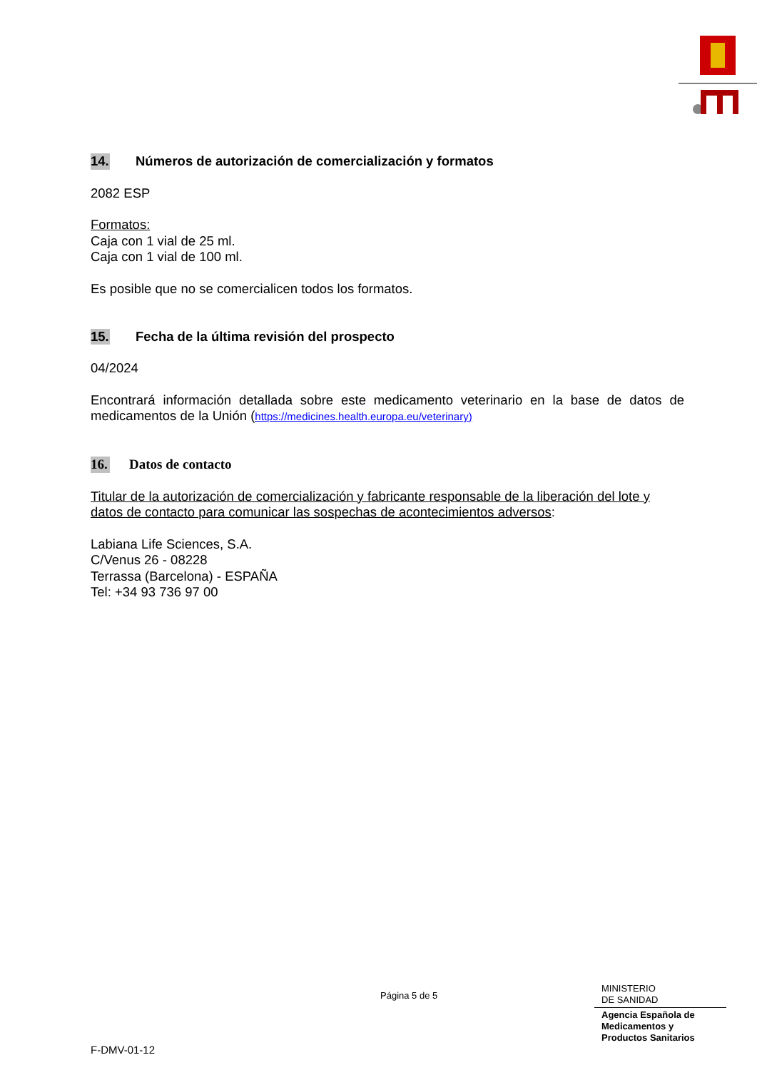14. Números de autorización de comercialización y formatos
2082 ESP
Formatos:
Caja con 1 vial de 25 ml.
Caja con 1 vial de 100 ml.
Es posible que no se comercialicen todos los formatos.
15. Fecha de la última revisión del prospecto
04/2024
Encontrará información detallada sobre este medicamento veterinario en la base de datos de medicamentos de la Unión (https://medicines.health.europa.eu/veterinary)
16. Datos de contacto
Titular de la autorización de comercialización y fabricante responsable de la liberación del lote y datos de contacto para comunicar las sospechas de acontecimientos adversos:
Labiana Life Sciences, S.A.
C/Venus 26 - 08228
Terrassa (Barcelona) - ESPAÑA
Tel: +34 93 736 97 00
Página 5 de 5
MINISTERIO
DE SANIDAD
Agencia Española de
Medicamentos y
Productos Sanitarios
F-DMV-01-12